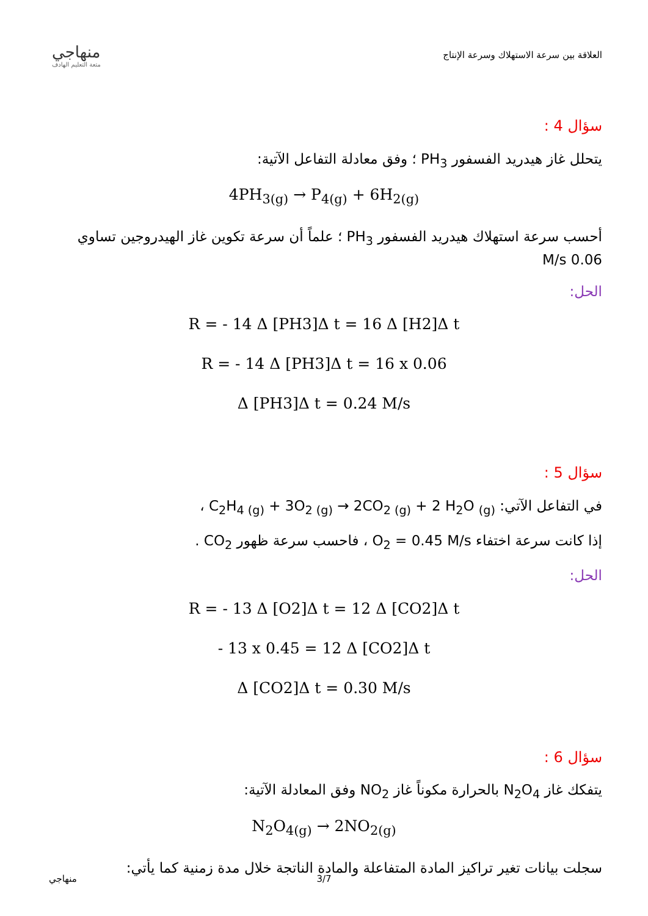منهاجي
متعة التعليم الهادف
العلاقة بين سرعة الاستهلاك وسرعة الإنتاج
سؤال 4 :
يتحلل غاز هيدريد الفسفور PH<sub>3</sub> ؛ وفق معادلة التفاعل الآتية:
4PH<sub>3(g)</sub> → P<sub>4(g)</sub> + 6H<sub>2(g)</sub>
أحسب سرعة استهلاك هيدريد الفسفور PH<sub>3</sub> ؛ علماً أن سرعة تكوين غاز الهيدروجين تساوي 0.06 M/s
الحل:
R = - 14 Δ [PH3]Δ t = 16 Δ [H2]Δ t
R = - 14 Δ [PH3]Δ t = 16 x 0.06
Δ [PH3]Δ t = 0.24 M/s
سؤال 5 :
في التفاعل الآتي: C<sub>2</sub>H<sub>4 (g)</sub> + 3O<sub>2 (g)</sub> → 2CO<sub>2 (g)</sub> + 2 H<sub>2</sub>O <sub>(g)</sub> ،
إذا كانت سرعة اختفاء O<sub>2</sub> = 0.45 M/s ، فاحسب سرعة ظهور CO<sub>2</sub> .
الحل:
R = - 13 Δ [O2]Δ t = 12 Δ [CO2]Δ t
- 13 x 0.45 = 12 Δ [CO2]Δ t
Δ [CO2]Δ t = 0.30 M/s
سؤال 6 :
يتفكك غاز N<sub>2</sub>O<sub>4</sub> بالحرارة مكوناً غاز NO<sub>2</sub> وفق المعادلة الآتية:
N<sub>2</sub>O<sub>4(g)</sub> → 2NO<sub>2(g)</sub>
سجلت بيانات تغير تراكيز المادة المتفاعلة والمادة الناتجة خلال مدة زمنية كما يأتي:
منهاجي 3/7